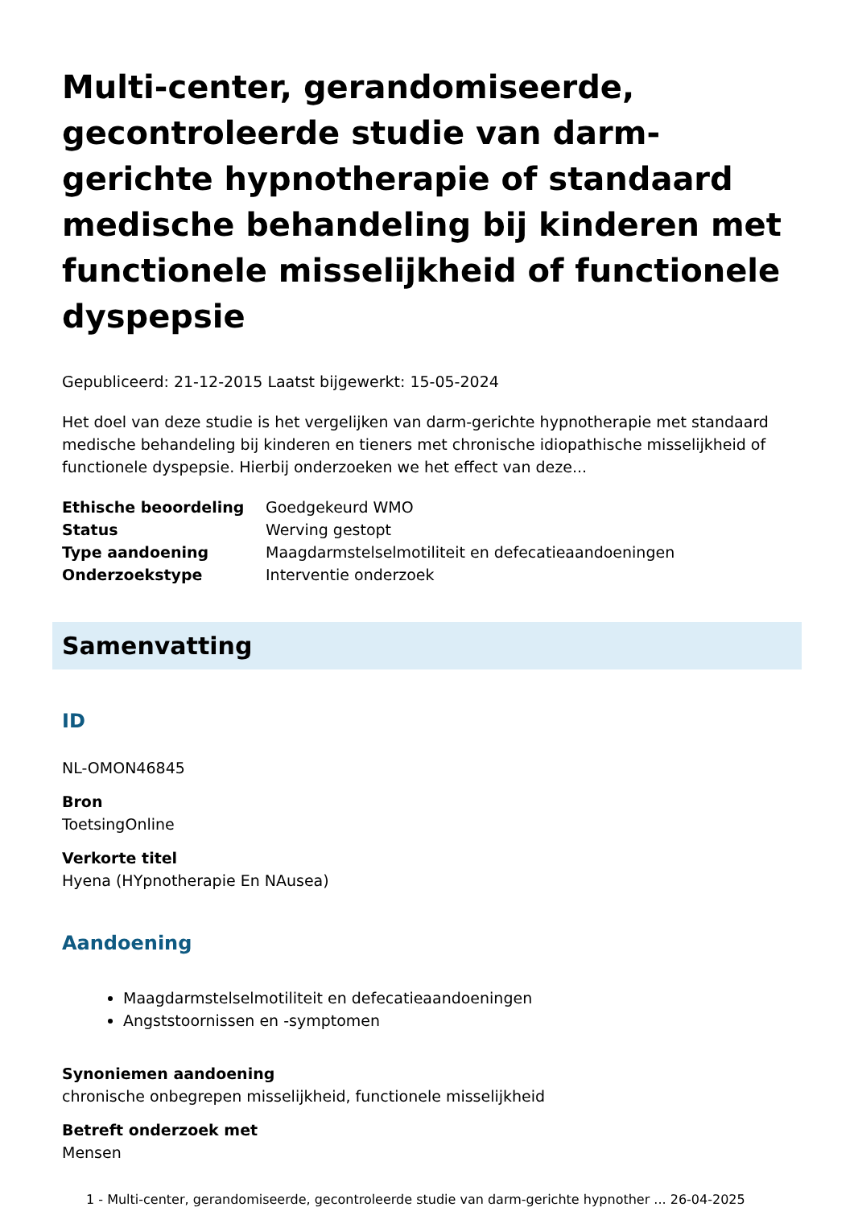Multi-center, gerandomiseerde, gecontroleerde studie van darm-gerichte hypnotherapie of standaard medische behandeling bij kinderen met functionele misselijkheid of functionele dyspepsie
Gepubliceerd: 21-12-2015 Laatst bijgewerkt: 15-05-2024
Het doel van deze studie is het vergelijken van darm-gerichte hypnotherapie met standaard medische behandeling bij kinderen en tieners met chronische idiopathische misselijkheid of functionele dyspepsie. Hierbij onderzoeken we het effect van deze...
| Ethische beoordeling | Goedgekeurd WMO |
| Status | Werving gestopt |
| Type aandoening | Maagdarmstelselmotiliteit en defecatieaandoeningen |
| Onderzoekstype | Interventie onderzoek |
Samenvatting
ID
NL-OMON46845
Bron
ToetsingOnline
Verkorte titel
Hyena (HYpnotherapie En NAusea)
Aandoening
Maagdarmstelselmotiliteit en defecatieaandoeningen
Angststoornissen en -symptomen
Synoniemen aandoening
chronische onbegrepen misselijkheid, functionele misselijkheid
Betreft onderzoek met
Mensen
1 - Multi-center, gerandomiseerde, gecontroleerde studie van darm-gerichte hypnother ... 26-04-2025